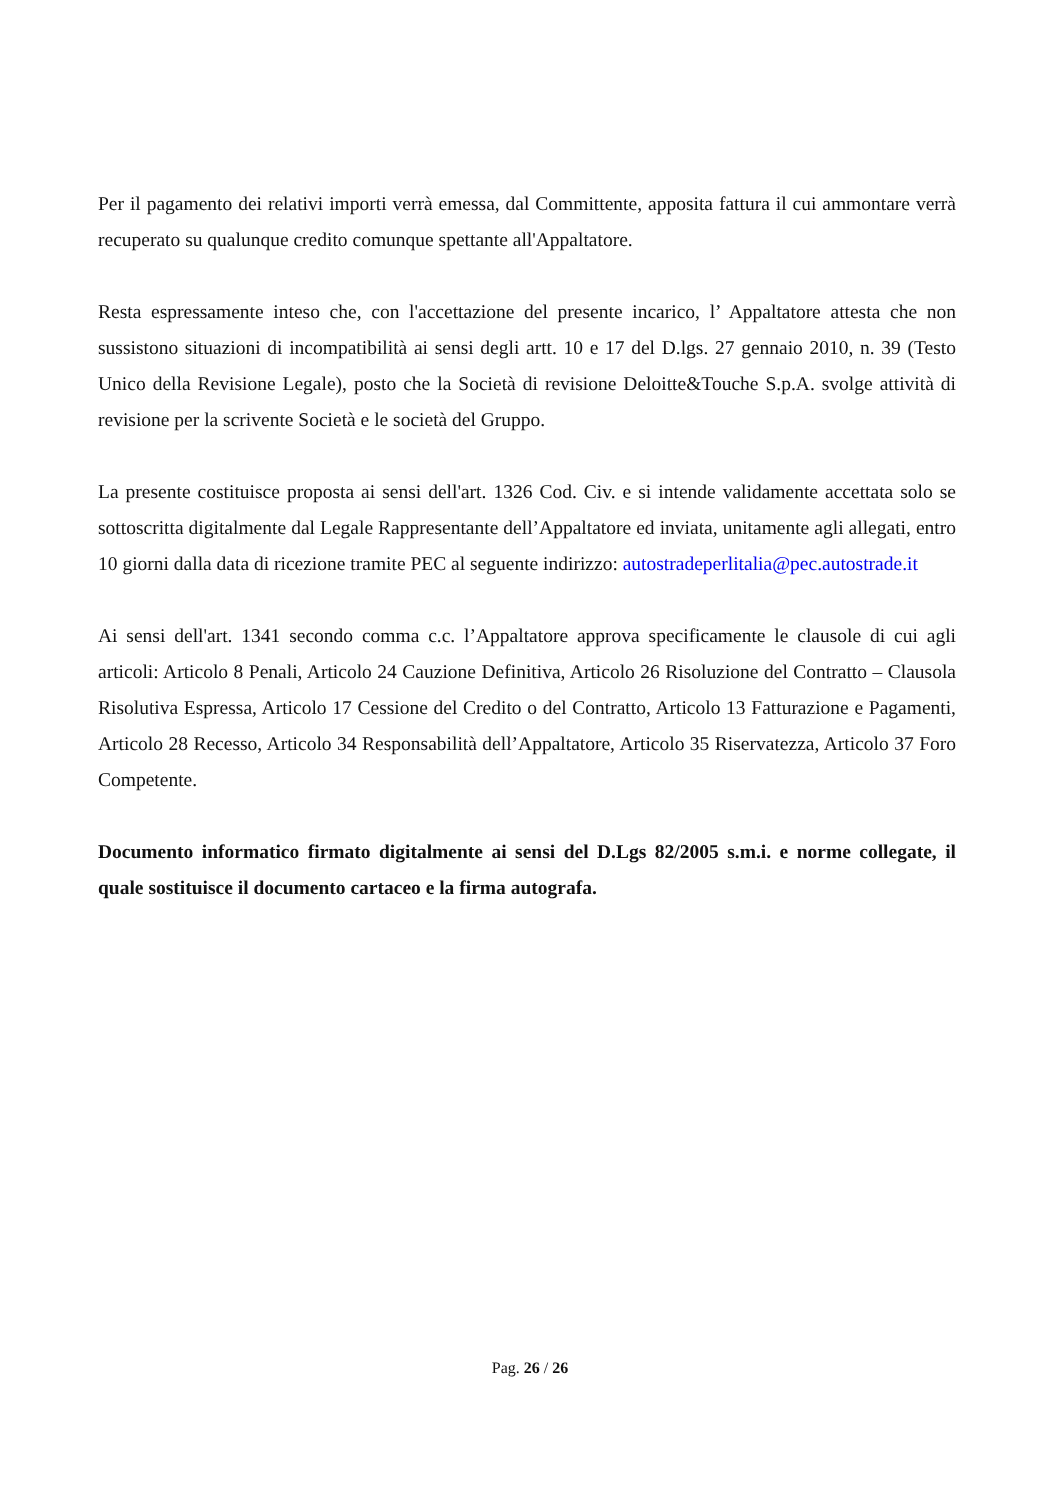Per il pagamento dei relativi importi verrà emessa, dal Committente, apposita fattura il cui ammontare verrà recuperato su qualunque credito comunque spettante all'Appaltatore.
Resta espressamente inteso che, con l'accettazione del presente incarico, l’ Appaltatore attesta che non sussistono situazioni di incompatibilità ai sensi degli artt. 10 e 17 del D.lgs. 27 gennaio 2010, n. 39 (Testo Unico della Revisione Legale), posto che la Società di revisione Deloitte&Touche S.p.A. svolge attività di revisione per la scrivente Società e le società del Gruppo.
La presente costituisce proposta ai sensi dell'art. 1326 Cod. Civ. e si intende validamente accettata solo se sottoscritta digitalmente dal Legale Rappresentante dell’Appaltatore ed inviata, unitamente agli allegati, entro 10 giorni dalla data di ricezione tramite PEC al seguente indirizzo: autostradeperlitalia@pec.autostrade.it
Ai sensi dell'art. 1341 secondo comma c.c. l’Appaltatore approva specificamente le clausole di cui agli articoli: Articolo 8 Penali, Articolo 24 Cauzione Definitiva, Articolo 26 Risoluzione del Contratto – Clausola Risolutiva Espressa, Articolo 17 Cessione del Credito o del Contratto, Articolo 13 Fatturazione e Pagamenti, Articolo 28 Recesso, Articolo 34 Responsabilità dell’Appaltatore, Articolo 35 Riservatezza, Articolo 37 Foro Competente.
Documento informatico firmato digitalmente ai sensi del D.Lgs 82/2005 s.m.i. e norme collegate, il quale sostituisce il documento cartaceo e la firma autografa.
Pag. 26 / 26